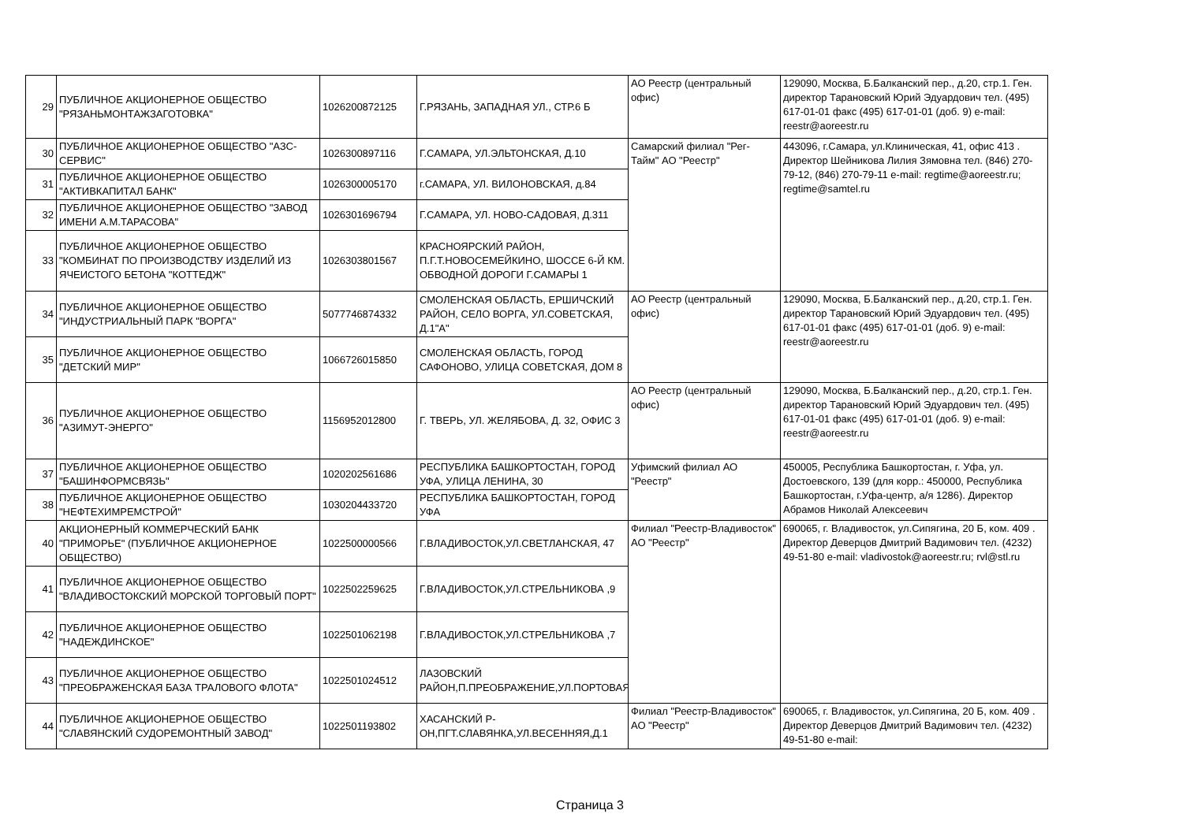| 29 | ПУБЛИЧНОЕ АКЦИОНЕРНОЕ ОБЩЕСТВО "РЯЗАНЬМОНТАЖЗАГОТОВКА" | 1026200872125 | Г.РЯЗАНЬ, ЗАПАДНАЯ УЛ., СТР.6 Б | АО Реестр (центральный офис) | 129090, Москва, Б.Балканский пер., д.20, стр.1. Ген. директор Тарановский Юрий Эдуардович тел. (495) 617-01-01 факс (495) 617-01-01 (доб. 9) e-mail: reestr@aoreestr.ru |
| 30 | ПУБЛИЧНОЕ АКЦИОНЕРНОЕ ОБЩЕСТВО "АЗС-СЕРВИС" | 1026300897116 | Г.САМАРА, УЛ.ЭЛЬТОНСКАЯ, Д.10 | Самарский филиал "Рег-Тайм" АО "Реестр" | 443096, г.Самара, ул.Клиническая, 41, офис 413 . Директор Шейникова Лилия Зямовна тел. (846) 270-79-12, (846) 270-79-11 e-mail: regtime@aoreestr.ru; regtime@samtel.ru |
| 31 | ПУБЛИЧНОЕ АКЦИОНЕРНОЕ ОБЩЕСТВО "АКТИВКАПИТАЛ БАНК" | 1026300005170 | г.САМАРА, УЛ. ВИЛОНОВСКАЯ, д.84 | | |
| 32 | ПУБЛИЧНОЕ АКЦИОНЕРНОЕ ОБЩЕСТВО "ЗАВОД ИМЕНИ А.М.ТАРАСОВА" | 1026301696794 | Г.САМАРА, УЛ. НОВО-САДОВАЯ, Д.311 | | |
| 33 | ПУБЛИЧНОЕ АКЦИОНЕРНОЕ ОБЩЕСТВО "КОМБИНАТ ПО ПРОИЗВОДСТВУ ИЗДЕЛИЙ ИЗ ЯЧЕИСТОГО БЕТОНА "КОТТЕДЖ" | 1026303801567 | КРАСНОЯРСКИЙ РАЙОН, П.Г.Т.НОВОСЕМЕЙКИНО, ШОССЕ 6-Й КМ. ОБВОДНОЙ ДОРОГИ Г.САМАРЫ 1 | | |
| 34 | ПУБЛИЧНОЕ АКЦИОНЕРНОЕ ОБЩЕСТВО "ИНДУСТРИАЛЬНЫЙ ПАРК "ВОРГА" | 5077746874332 | СМОЛЕНСКАЯ ОБЛАСТЬ, ЕРШИЧСКИЙ РАЙОН, СЕЛО ВОРГА, УЛ.СОВЕТСКАЯ, Д.1"А" | АО Реестр (центральный офис) | 129090, Москва, Б.Балканский пер., д.20, стр.1. Ген. директор Тарановский Юрий Эдуардович тел. (495) 617-01-01 факс (495) 617-01-01 (доб. 9) e-mail: reestr@aoreestr.ru |
| 35 | ПУБЛИЧНОЕ АКЦИОНЕРНОЕ ОБЩЕСТВО "ДЕТСКИЙ МИР" | 1066726015850 | СМОЛЕНСКАЯ ОБЛАСТЬ, ГОРОД САФОНОВО, УЛИЦА СОВЕТСКАЯ, ДОМ 8 | | |
| 36 | ПУБЛИЧНОЕ АКЦИОНЕРНОЕ ОБЩЕСТВО "АЗИМУТ-ЭНЕРГО" | 1156952012800 | Г. ТВЕРЬ, УЛ. ЖЕЛЯБОВА, Д. 32, ОФИС 3 | АО Реестр (центральный офис) | 129090, Москва, Б.Балканский пер., д.20, стр.1. Ген. директор Тарановский Юрий Эдуардович тел. (495) 617-01-01 факс (495) 617-01-01 (доб. 9) e-mail: reestr@aoreestr.ru |
| 37 | ПУБЛИЧНОЕ АКЦИОНЕРНОЕ ОБЩЕСТВО "БАШИНФОРМСВЯЗЬ" | 1020202561686 | РЕСПУБЛИКА БАШКОРТОСТАН, ГОРОД УФА, УЛИЦА ЛЕНИНА, 30 | Уфимский филиал АО "Реестр" | 450005, Республика Башкортостан, г. Уфа, ул. Достоевского, 139 (для корр.: 450000, Республика Башкортостан, г.Уфа-центр, а/я 1286). Директор Абрамов Николай Алексеевич |
| 38 | ПУБЛИЧНОЕ АКЦИОНЕРНОЕ ОБЩЕСТВО "НЕФТЕХИМРЕМСТРОЙ" | 1030204433720 | РЕСПУБЛИКА БАШКОРТОСТАН, ГОРОД УФА | | |
| 40 | АКЦИОНЕРНЫЙ КОММЕРЧЕСКИЙ БАНК "ПРИМОРЬЕ" (ПУБЛИЧНОЕ АКЦИОНЕРНОЕ ОБЩЕСТВО) | 1022500000566 | Г.ВЛАДИВОСТОК,УЛ.СВЕТЛАНСКАЯ, 47 | Филиал "Реестр-Владивосток" АО "Реестр" | 690065, г. Владивосток, ул.Сипягина, 20 Б, ком. 409 . Директор Деверцов Дмитрий Вадимович тел. (4232) 49-51-80 e-mail: vladivostok@aoreestr.ru; rvl@stl.ru |
| 41 | ПУБЛИЧНОЕ АКЦИОНЕРНОЕ ОБЩЕСТВО "ВЛАДИВОСТОКСКИЙ МОРСКОЙ ТОРГОВЫЙ ПОРТ" | 1022502259625 | Г.ВЛАДИВОСТОК,УЛ.СТРЕЛЬНИКОВА ,9 | | |
| 42 | ПУБЛИЧНОЕ АКЦИОНЕРНОЕ ОБЩЕСТВО "НАДЕЖДИНСКОЕ" | 1022501062198 | Г.ВЛАДИВОСТОК,УЛ.СТРЕЛЬНИКОВА ,7 | | |
| 43 | ПУБЛИЧНОЕ АКЦИОНЕРНОЕ ОБЩЕСТВО "ПРЕОБРАЖЕНСКАЯ БАЗА ТРАЛОВОГО ФЛОТА" | 1022501024512 | ЛАЗОВСКИЙ РАЙОН,П.ПРЕОБРАЖЕНИЕ,УЛ.ПОРТОВАЯ,Д.1 | | |
| 44 | ПУБЛИЧНОЕ АКЦИОНЕРНОЕ ОБЩЕСТВО "СЛАВЯНСКИЙ СУДОРЕМОНТНЫЙ ЗАВОД" | 1022501193802 | ХАСАНСКИЙ Р-ОН,ПГТ.СЛАВЯНКА,УЛ.ВЕСЕННЯЯ,Д.1 | Филиал "Реестр-Владивосток" АО "Реестр" | 690065, г. Владивосток, ул.Сипягина, 20 Б, ком. 409 . Директор Деверцов Дмитрий Вадимович тел. (4232) 49-51-80 e-mail: |
Страница 3